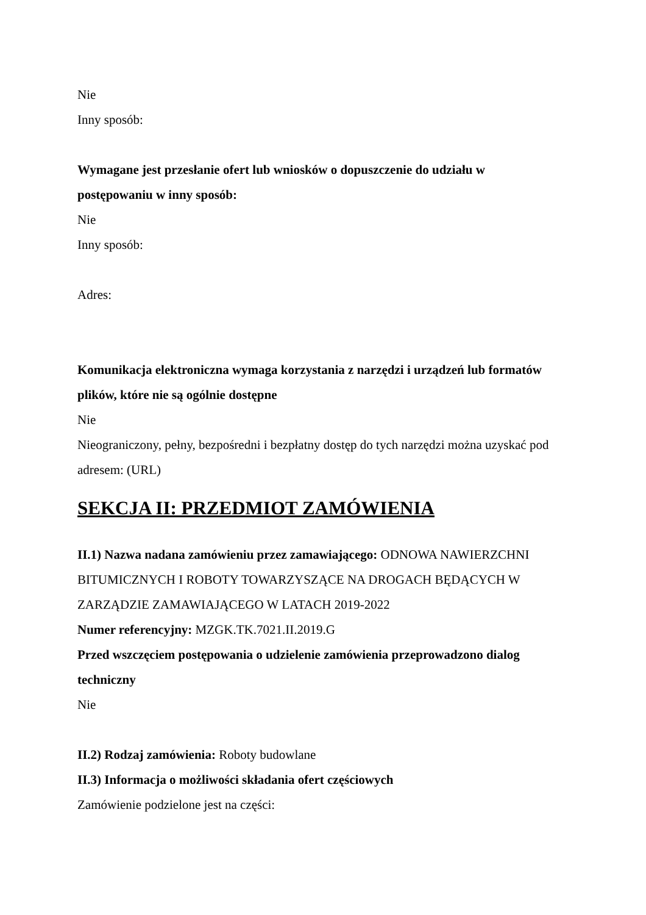Nie
Inny sposób:
Wymagane jest przesłanie ofert lub wniosków o dopuszczenie do udziału w postępowaniu w inny sposób:
Nie
Inny sposób:
Adres:
Komunikacja elektroniczna wymaga korzystania z narzędzi i urządzeń lub formatów plików, które nie są ogólnie dostępne
Nie
Nieograniczony, pełny, bezpośredni i bezpłatny dostęp do tych narzędzi można uzyskać pod adresem: (URL)
SEKCJA II: PRZEDMIOT ZAMÓWIENIA
II.1) Nazwa nadana zamówieniu przez zamawiającego: ODNOWA NAWIERZCHNI BITUMICZNYCH I ROBOTY TOWARZYSZĄCE NA DROGACH BĘDĄCYCH W ZARZĄDZIE ZAMAWIAJĄCEGO W LATACH 2019-2022
Numer referencyjny: MZGK.TK.7021.II.2019.G
Przed wszczęciem postępowania o udzielenie zamówienia przeprowadzono dialog techniczny
Nie
II.2) Rodzaj zamówienia: Roboty budowlane
II.3) Informacja o możliwości składania ofert częściowych
Zamówienie podzielone jest na części: